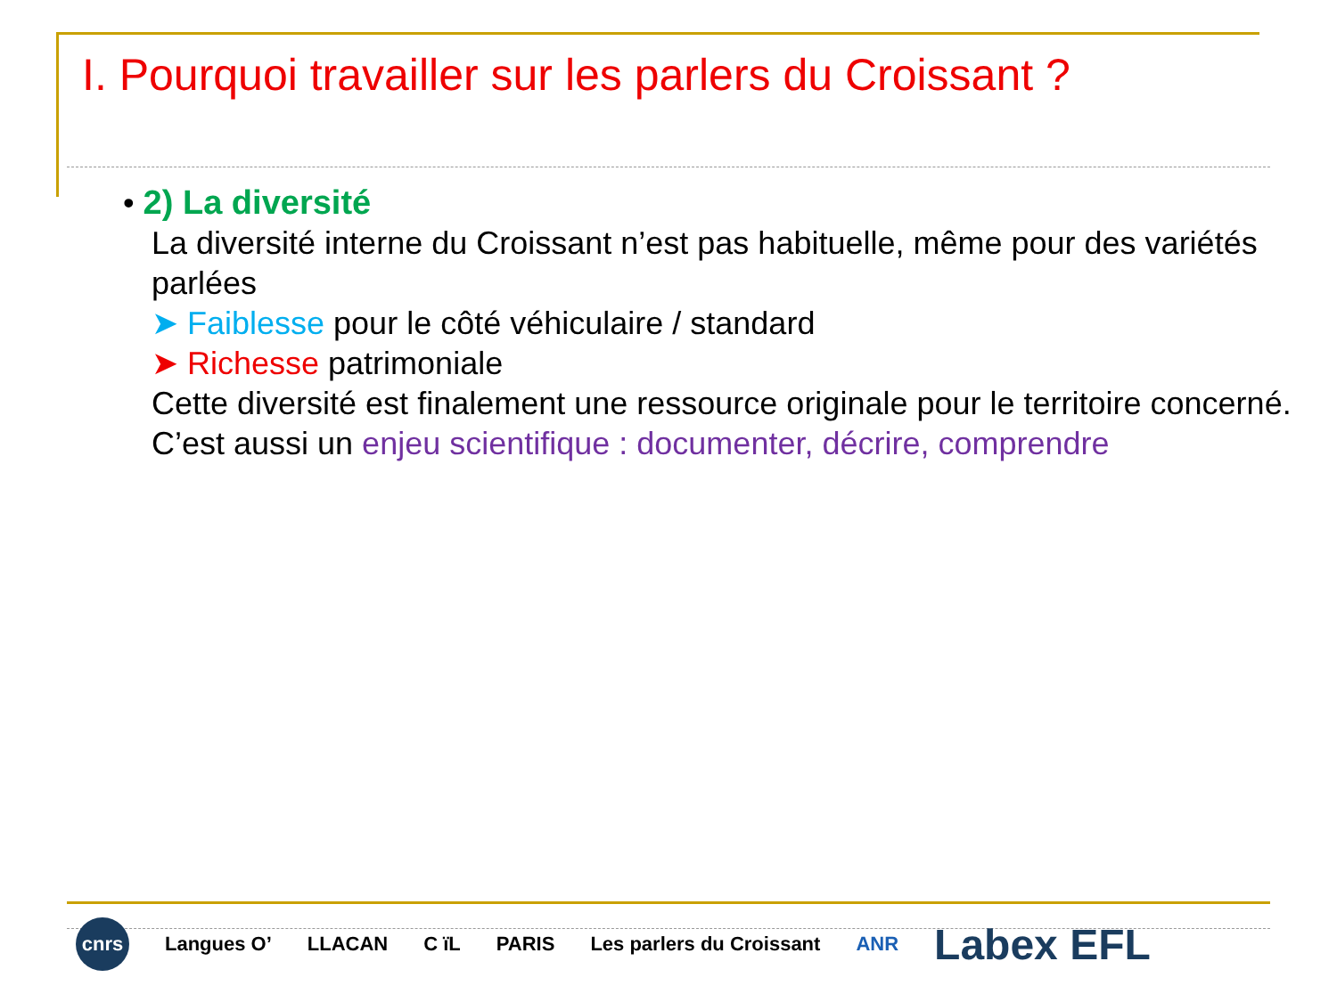I. Pourquoi travailler sur les parlers du Croissant ?
• 2) La diversité
La diversité interne du Croissant n’est pas habituelle, même pour des variétés parlées
➤ Faiblesse pour le côté véhiculaire / standard
➤ Richesse patrimoniale
Cette diversité est finalement une ressource originale pour le territoire concerné.
C’est aussi un enjeu scientifique : documenter, décrire, comprendre
cnrs Langues O’ LLACAN C ïL PARIS Les parlers du Croissant ANR Labex EFL